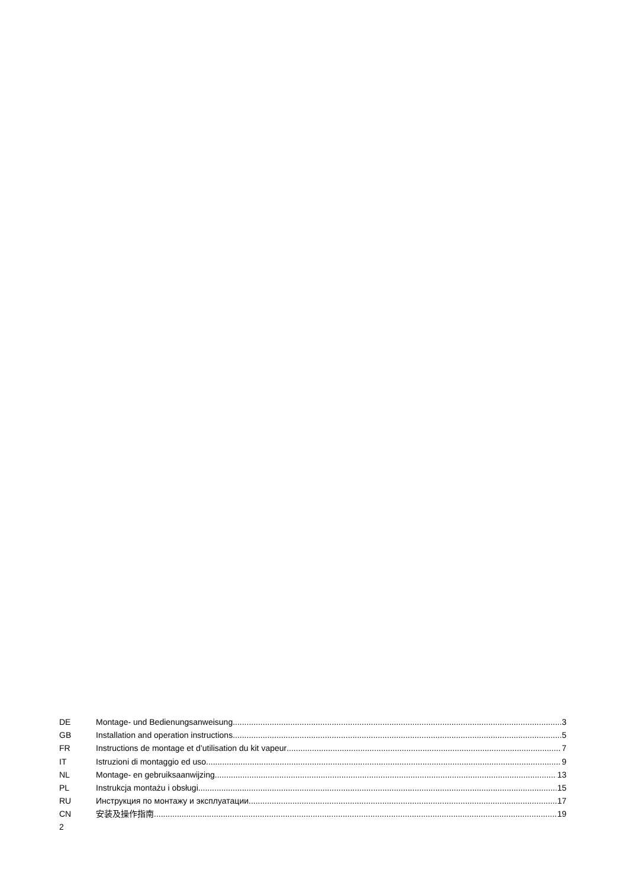DE Montage- und Bedienungsanweisung 3
GB Installation and operation instructions 5
FR Instructions de montage et d’utilisation du kit vapeur 7
IT Istruzioni di montaggio ed uso 9
NL Montage- en gebruiksaanwijzing 13
PL Instrukcja montażu i obsługi 15
RU Инструкция по монтажу и эксплуатации 17
CN 安装及操作指南 19
2